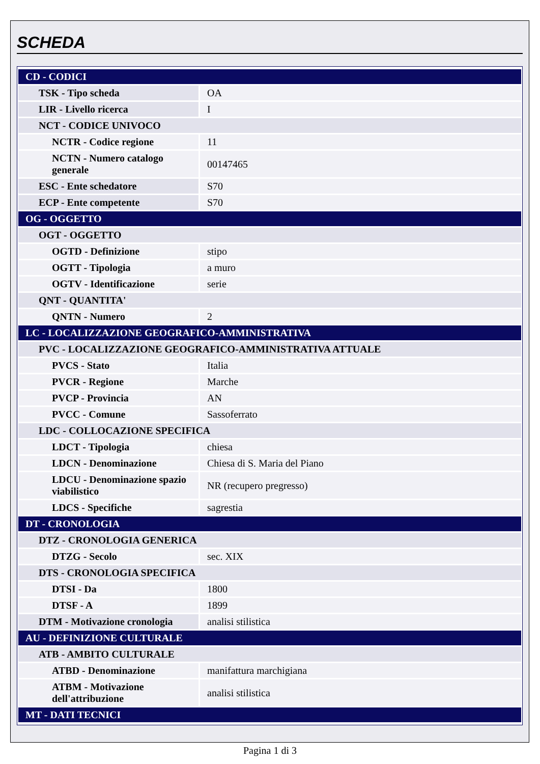SCHEDA
| CD - CODICI | |
| TSK - Tipo scheda | OA |
| LIR - Livello ricerca | I |
| NCT - CODICE UNIVOCO | |
| NCTR - Codice regione | 11 |
| NCTN - Numero catalogo generale | 00147465 |
| ESC - Ente schedatore | S70 |
| ECP - Ente competente | S70 |
| OG - OGGETTO | |
| OGT - OGGETTO | |
| OGTD - Definizione | stipo |
| OGTT - Tipologia | a muro |
| OGTV - Identificazione | serie |
| QNT - QUANTITA' | |
| QNTN - Numero | 2 |
| LC - LOCALIZZAZIONE GEOGRAFICO-AMMINISTRATIVA | |
| PVC - LOCALIZZAZIONE GEOGRAFICO-AMMINISTRATIVA ATTUALE | |
| PVCS - Stato | Italia |
| PVCR - Regione | Marche |
| PVCP - Provincia | AN |
| PVCC - Comune | Sassoferrato |
| LDC - COLLOCAZIONE SPECIFICA | |
| LDCT - Tipologia | chiesa |
| LDCN - Denominazione | Chiesa di S. Maria del Piano |
| LDCU - Denominazione spazio viabilistico | NR (recupero pregresso) |
| LDCS - Specifiche | sagrestia |
| DT - CRONOLOGIA | |
| DTZ - CRONOLOGIA GENERICA | |
| DTZG - Secolo | sec. XIX |
| DTS - CRONOLOGIA SPECIFICA | |
| DTSI - Da | 1800 |
| DTSF - A | 1899 |
| DTM - Motivazione cronologia | analisi stilistica |
| AU - DEFINIZIONE CULTURALE | |
| ATB - AMBITO CULTURALE | |
| ATBD - Denominazione | manifattura marchigiana |
| ATBM - Motivazione dell'attribuzione | analisi stilistica |
| MT - DATI TECNICI | |
Pagina 1 di 3